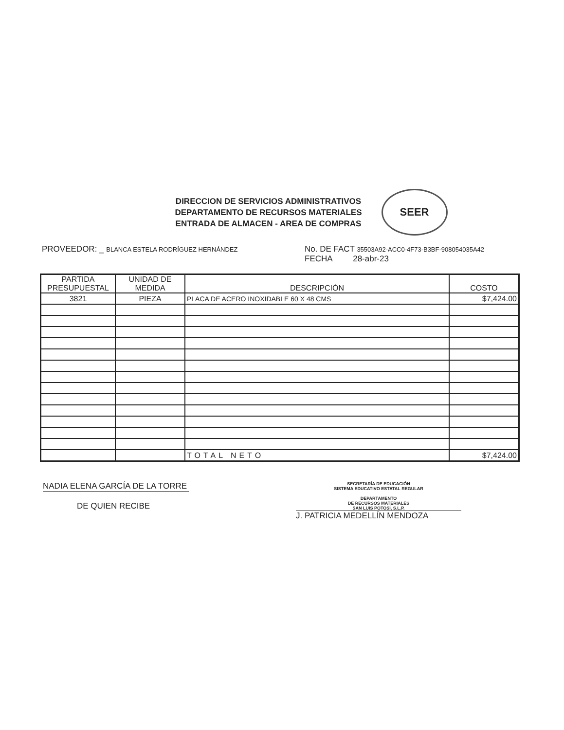DIRECCION DE SERVICIOS ADMINISTRATIVOS
DEPARTAMENTO DE RECURSOS MATERIALES
ENTRADA DE ALMACEN - AREA DE COMPRAS
SEER
PROVEEDOR: _ BLANCA ESTELA RODRÍGUEZ HERNÁNDEZ
No. DE FACT 35503A92-ACC0-4F73-B3BF-908054035A42
FECHA 28-abr-23
| PARTIDA PRESUPUESTAL | UNIDAD DE MEDIDA | DESCRIPCIÓN | COSTO |
| --- | --- | --- | --- |
| 3821 | PIEZA | PLACA DE ACERO INOXIDABLE 60 X 48 CMS | $7,424.00 |
| | | TOTAL NETO | $7,424.00 |
NADIA ELENA GARCÍA DE LA TORRE
DE QUIEN RECIBE
SECRETARÍA DE EDUCACIÓN
SISTEMA EDUCATIVO ESTATAL REGULAR
DEPARTAMENTO
DE RECURSOS MATERIALES
SAN LUIS POTOSÍ, S.L.P.
J. PATRICIA MEDELLÍN MENDOZA